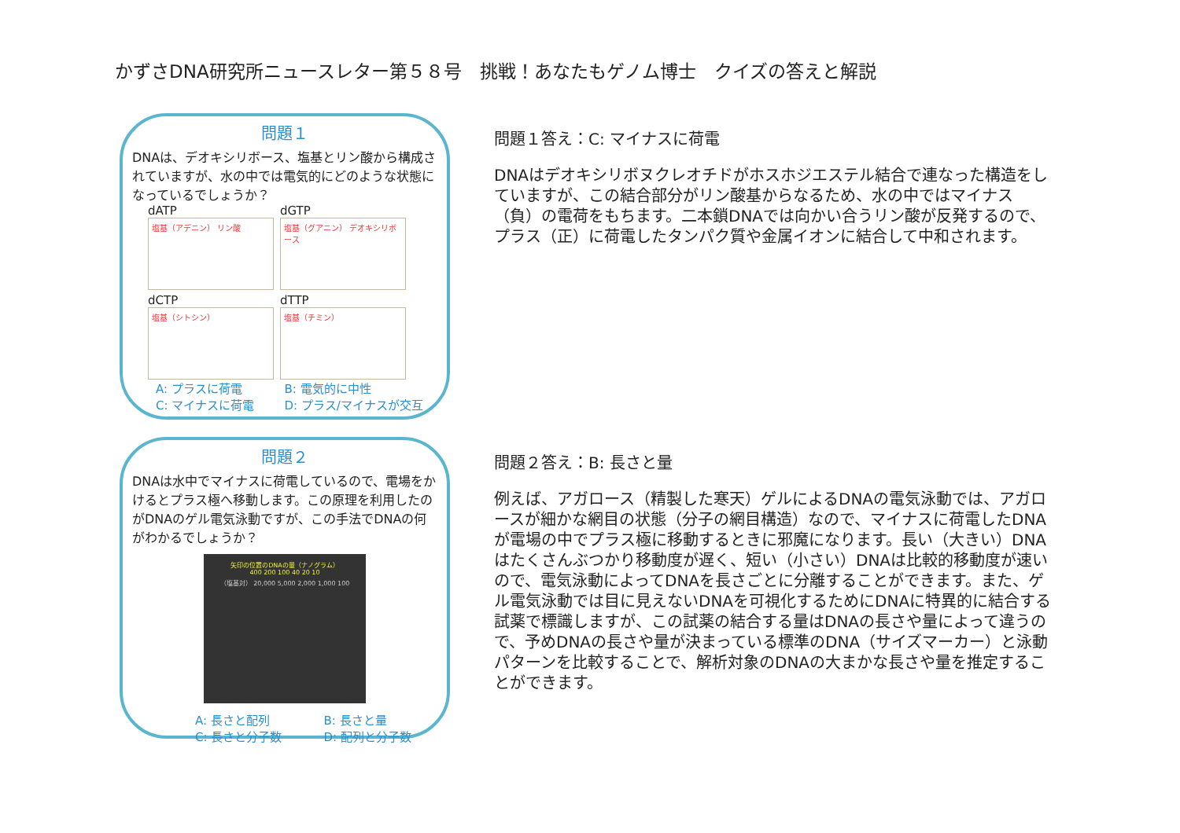かずさDNA研究所ニュースレター第５８号　挑戦！あなたもゲノム博士　クイズの答えと解説
問題１
DNAは、デオキシリボース、塩基とリン酸から構成されていますが、水の中では電気的にどのような状態になっているでしょうか？
dATP
塩基（アデニン） リン酸
dGTP
塩基（グアニン） デオキシリボース
dCTP
塩基（シトシン）
dTTP
塩基（チミン）
A: プラスに荷電 B: 電気的に中性 C: マイナスに荷電 D: プラス/マイナスが交互
問題１答え：C: マイナスに荷電
DNAはデオキシリボヌクレオチドがホスホジエステル結合で連なった構造をしていますが、この結合部分がリン酸基からなるため、水の中ではマイナス（負）の電荷をもちます。二本鎖DNAでは向かい合うリン酸が反発するので、プラス（正）に荷電したタンパク質や金属イオンに結合して中和されます。
問題２
DNAは水中でマイナスに荷電しているので、電場をかけるとプラス極へ移動します。この原理を利用したのがDNAのゲル電気泳動ですが、この手法でDNAの何がわかるでしょうか？
矢印の位置のDNAの量（ナノグラム）
400 200 100 40 20 10
（塩基対） 20,000 5,000 2,000 1,000 100
A: 長さと配列 B: 長さと量 C: 長さと分子数 D: 配列と分子数
問題２答え：B: 長さと量
例えば、アガロース（精製した寒天）ゲルによるDNAの電気泳動では、アガロースが細かな網目の状態（分子の網目構造）なので、マイナスに荷電したDNAが電場の中でプラス極に移動するときに邪魔になります。長い（大きい）DNAはたくさんぶつかり移動度が遅く、短い（小さい）DNAは比較的移動度が速いので、電気泳動によってDNAを長さごとに分離することができます。また、ゲル電気泳動では目に見えないDNAを可視化するためにDNAに特異的に結合する試薬で標識しますが、この試薬の結合する量はDNAの長さや量によって違うので、予めDNAの長さや量が決まっている標準のDNA（サイズマーカー）と泳動パターンを比較することで、解析対象のDNAの大まかな長さや量を推定することができます。